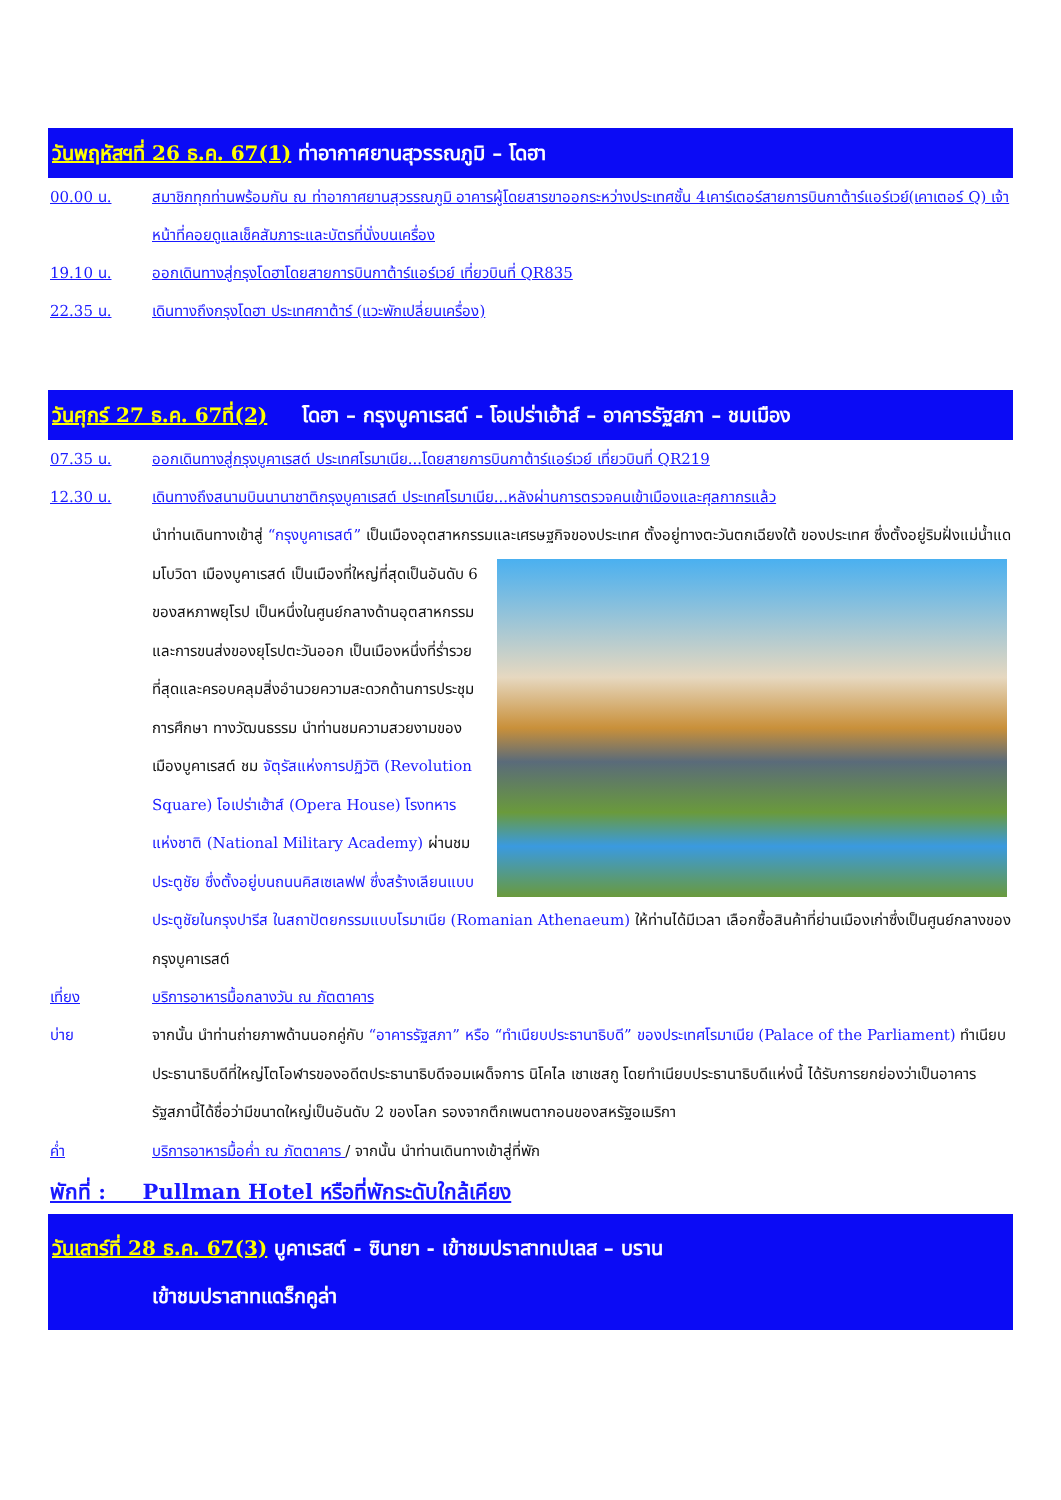วันพฤหัสฯที่ 26 ธ.ค. 67(1) ท่าอากาศยานสุวรรณภูมิ – โดฮา
00.00 น. สมาชิกทุกท่านพร้อมกัน ณ ท่าอากาศยานสุวรรณภูมิ อาคารผู้โดยสารขาออกระหว่างประเทศชั้น 4เคาร์เตอร์สายการบินกาต้าร์แอร์เวย์(เคาเตอร์ Q) เจ้าหน้าที่คอยดูแลเช็คสัมภาระและบัตรที่นั่งบนเครื่อง
19.10 น. ออกเดินทางสู่กรุงโดฮาโดยสายการบินกาต้าร์แอร์เวย์ เที่ยวบินที่ QR835
22.35 น. เดินทางถึงกรุงโดฮา ประเทศกาต้าร์ (แวะพักเปลี่ยนเครื่อง)
วันศุกร์ 27 ธ.ค. 67ที่(2) โดฮา – กรุงบูคาเรสต์ - โอเปร่าเฮ้าส์ – อาคารรัฐสภา – ชมเมือง
07.35 น. ออกเดินทางสู่กรุงบูคาเรสต์ ประเทศโรมาเนีย...โดยสายการบินกาต้าร์แอร์เวย์ เที่ยวบินที่ QR219
12.30 น. เดินทางถึงสนามบินนานาชาติกรุงบูคาเรสต์ ประเทศโรมาเนีย...หลังผ่านการตรวจคนเข้าเมืองและศุลกากรแล้ว
นำท่านเดินทางเข้าสู่ “กรุงบูคาเรสต์” เป็นเมืองอุตสาหกรรมและเศรษฐกิจของประเทศ ตั้งอยู่ทางตะวันตกเฉียงใต้
ของประเทศ ซึ่งตั้งอยู่ริมฝั่งแม่น้ำแดมโบวิดา เมืองบูคาเรสต์ เป็นเมืองที่ใหญ่ที่สุดเป็นอันดับ 6 ของสหภาพยุโรป เป็นหนึ่งในศูนย์กลางด้านอุตสาหกรรมและการขนส่งของยุโรปตะวันออก เป็นเมืองหนึ่งที่ร่ำรวยที่สุดและครอบคลุมสิ่งอำนวยความสะดวกด้านการประชุม การศึกษา ทางวัฒนธรรม นำท่านชมความสวยงามของ เมืองบูคาเรสต์ ชม จัตุรัสแห่งการปฏิวัติ (Revolution Square) โอเปร่าเฮ้าส์ (Opera House) โรงทหารแห่งชาติ (National Military Academy) ผ่านชม ประตูชัย ซึ่งตั้งอยู่บนถนนคิสเซเลฟฟ ซึ่งสร้างเลียนแบบประตูชัยในกรุงปารีส ในสถาปัตยกรรมแบบโรมาเนีย (Romanian Athenaeum) ให้ท่านได้มีเวลา เลือกซื้อสินค้าที่ย่านเมืองเก่าซึ่งเป็นศูนย์กลางของกรุงบูคาเรสต์
เที่ยง บริการอาหารมื้อกลางวัน ณ ภัตตาคาร
บ่าย จากนั้น นำท่านถ่ายภาพด้านนอกคู่กับ “อาคารรัฐสภา” หรือ “ทำเนียบประธานาธิบดี” ของประเทศโรมาเนีย (Palace of the Parliament) ทำเนียบประธานาธิบดีที่ใหญ่โตโอฬารของอดีตประธานาธิบดีจอมเผด็จการ นิโคไล เชาเชสกู โดยทำเนียบประธานาธิบดีแห่งนี้ ได้รับการยกย่องว่าเป็นอาคารรัฐสภานี้ได้ชื่อว่ามีขนาดใหญ่เป็นอันดับ 2 ของโลก รองจากตึกเพนตากอนของสหรัฐอเมริกา
ค่ำ บริการอาหารมื้อค่ำ ณ ภัตตาคาร / จากนั้น นำท่านเดินทางเข้าสู่ที่พัก
พักที่ : Pullman Hotel หรือที่พักระดับใกล้เคียง
วันเสาร์ที่ 28 ธ.ค. 67(3) บูคาเรสต์ - ซินายา - เข้าชมปราสาทเปเลส – บราน
เข้าชมปราสาทแดร็กคูล่า